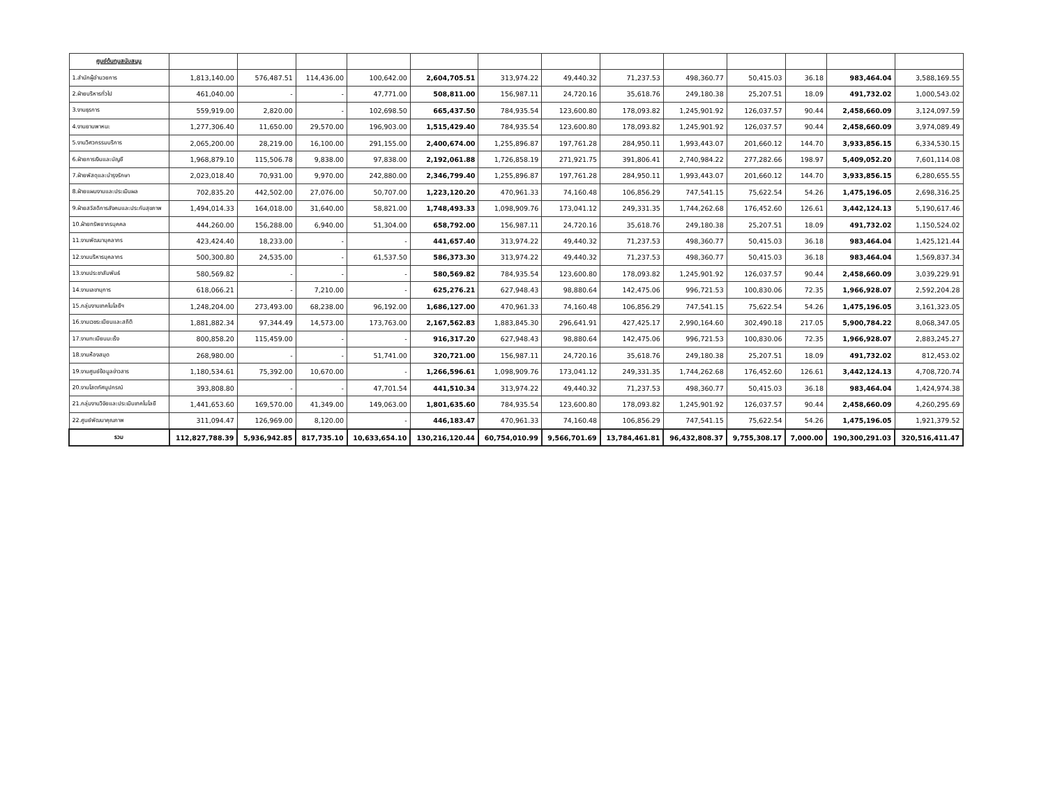| ศูนย์ต้นทุนสนับสนุน | | | | | | | | | | | | | |
| --- | --- | --- | --- | --- | --- | --- | --- | --- | --- | --- | --- | --- | --- |
| 1.สำนักผู้อำนวยการ | 1,813,140.00 | 576,487.51 | 114,436.00 | 100,642.00 | 2,604,705.51 | 313,974.22 | 49,440.32 | 71,237.53 | 498,360.77 | 50,415.03 | 36.18 | 983,464.04 | 3,588,169.55 |
| 2.ฝ่ายบริหารทั่วไป | 461,040.00 | - | - | 47,771.00 | 508,811.00 | 156,987.11 | 24,720.16 | 35,618.76 | 249,180.38 | 25,207.51 | 18.09 | 491,732.02 | 1,000,543.02 |
| 3.งานธุรการ | 559,919.00 | 2,820.00 | - | 102,698.50 | 665,437.50 | 784,935.54 | 123,600.80 | 178,093.82 | 1,245,901.92 | 126,037.57 | 90.44 | 2,458,660.09 | 3,124,097.59 |
| 4.งานยานพาหนะ | 1,277,306.40 | 11,650.00 | 29,570.00 | 196,903.00 | 1,515,429.40 | 784,935.54 | 123,600.80 | 178,093.82 | 1,245,901.92 | 126,037.57 | 90.44 | 2,458,660.09 | 3,974,089.49 |
| 5.งานวิศวกรรมบริการ | 2,065,200.00 | 28,219.00 | 16,100.00 | 291,155.00 | 2,400,674.00 | 1,255,896.87 | 197,761.28 | 284,950.11 | 1,993,443.07 | 201,660.12 | 144.70 | 3,933,856.15 | 6,334,530.15 |
| 6.ฝ่ายการเงินและบัญชี | 1,968,879.10 | 115,506.78 | 9,838.00 | 97,838.00 | 2,192,061.88 | 1,726,858.19 | 271,921.75 | 391,806.41 | 2,740,984.22 | 277,282.66 | 198.97 | 5,409,052.20 | 7,601,114.08 |
| 7.ฝ่ายพัสดุและบำรุงรักษา | 2,023,018.40 | 70,931.00 | 9,970.00 | 242,880.00 | 2,346,799.40 | 1,255,896.87 | 197,761.28 | 284,950.11 | 1,993,443.07 | 201,660.12 | 144.70 | 3,933,856.15 | 6,280,655.55 |
| 8.ฝ่ายแผนงานและประเมินผล | 702,835.20 | 442,502.00 | 27,076.00 | 50,707.00 | 1,223,120.20 | 470,961.33 | 74,160.48 | 106,856.29 | 747,541.15 | 75,622.54 | 54.26 | 1,475,196.05 | 2,698,316.25 |
| 9.ฝ่ายสวัสดิการสังคมและประกันสุขภาพ | 1,494,014.33 | 164,018.00 | 31,640.00 | 58,821.00 | 1,748,493.33 | 1,098,909.76 | 173,041.12 | 249,331.35 | 1,744,262.68 | 176,452.60 | 126.61 | 3,442,124.13 | 5,190,617.46 |
| 10.ฝ่ายทรัพยากรบุคคล | 444,260.00 | 156,288.00 | 6,940.00 | 51,304.00 | 658,792.00 | 156,987.11 | 24,720.16 | 35,618.76 | 249,180.38 | 25,207.51 | 18.09 | 491,732.02 | 1,150,524.02 |
| 11.งานพัฒนาบุคลากร | 423,424.40 | 18,233.00 | - | - | 441,657.40 | 313,974.22 | 49,440.32 | 71,237.53 | 498,360.77 | 50,415.03 | 36.18 | 983,464.04 | 1,425,121.44 |
| 12.งานบริหารบุคลากร | 500,300.80 | 24,535.00 | - | 61,537.50 | 586,373.30 | 313,974.22 | 49,440.32 | 71,237.53 | 498,360.77 | 50,415.03 | 36.18 | 983,464.04 | 1,569,837.34 |
| 13.งานประชาสัมพันธ์ | 580,569.82 | - | - | - | 580,569.82 | 784,935.54 | 123,600.80 | 178,093.82 | 1,245,901.92 | 126,037.57 | 90.44 | 2,458,660.09 | 3,039,229.91 |
| 14.งานเลขานุการ | 618,066.21 | - | 7,210.00 | - | 625,276.21 | 627,948.43 | 98,880.64 | 142,475.06 | 996,721.53 | 100,830.06 | 72.35 | 1,966,928.07 | 2,592,204.28 |
| 15.กลุ่มงานเทคโนโลยีฯ | 1,248,204.00 | 273,493.00 | 68,238.00 | 96,192.00 | 1,686,127.00 | 470,961.33 | 74,160.48 | 106,856.29 | 747,541.15 | 75,622.54 | 54.26 | 1,475,196.05 | 3,161,323.05 |
| 16.งานเวชระเบียนและสถิติ | 1,881,882.34 | 97,344.49 | 14,573.00 | 173,763.00 | 2,167,562.83 | 1,883,845.30 | 296,641.91 | 427,425.17 | 2,990,164.60 | 302,490.18 | 217.05 | 5,900,784.22 | 8,068,347.05 |
| 17.งานทะเบียนมะเร็ง | 800,858.20 | 115,459.00 | - | - | 916,317.20 | 627,948.43 | 98,880.64 | 142,475.06 | 996,721.53 | 100,830.06 | 72.35 | 1,966,928.07 | 2,883,245.27 |
| 18.งานห้องสมุด | 268,980.00 | - | - | 51,741.00 | 320,721.00 | 156,987.11 | 24,720.16 | 35,618.76 | 249,180.38 | 25,207.51 | 18.09 | 491,732.02 | 812,453.02 |
| 19.งานศูนย์ข้อมูลข่าวสาร | 1,180,534.61 | 75,392.00 | 10,670.00 | - | 1,266,596.61 | 1,098,909.76 | 173,041.12 | 249,331.35 | 1,744,262.68 | 176,452.60 | 126.61 | 3,442,124.13 | 4,708,720.74 |
| 20.งานโสตทัศนูปกรณ์ | 393,808.80 | - | - | 47,701.54 | 441,510.34 | 313,974.22 | 49,440.32 | 71,237.53 | 498,360.77 | 50,415.03 | 36.18 | 983,464.04 | 1,424,974.38 |
| 21.กลุ่มงานวิจัยและประเมินเทคโนโลยี | 1,441,653.60 | 169,570.00 | 41,349.00 | 149,063.00 | 1,801,635.60 | 784,935.54 | 123,600.80 | 178,093.82 | 1,245,901.92 | 126,037.57 | 90.44 | 2,458,660.09 | 4,260,295.69 |
| 22.ศูนย์พัฒนาคุณภาพ | 311,094.47 | 126,969.00 | 8,120.00 | - | 446,183.47 | 470,961.33 | 74,160.48 | 106,856.29 | 747,541.15 | 75,622.54 | 54.26 | 1,475,196.05 | 1,921,379.52 |
| รวม | 112,827,788.39 | 5,936,942.85 | 817,735.10 | 10,633,654.10 | 130,216,120.44 | 60,754,010.99 | 9,566,701.69 | 13,784,461.81 | 96,432,808.37 | 9,755,308.17 | 7,000.00 | 190,300,291.03 | 320,516,411.47 |